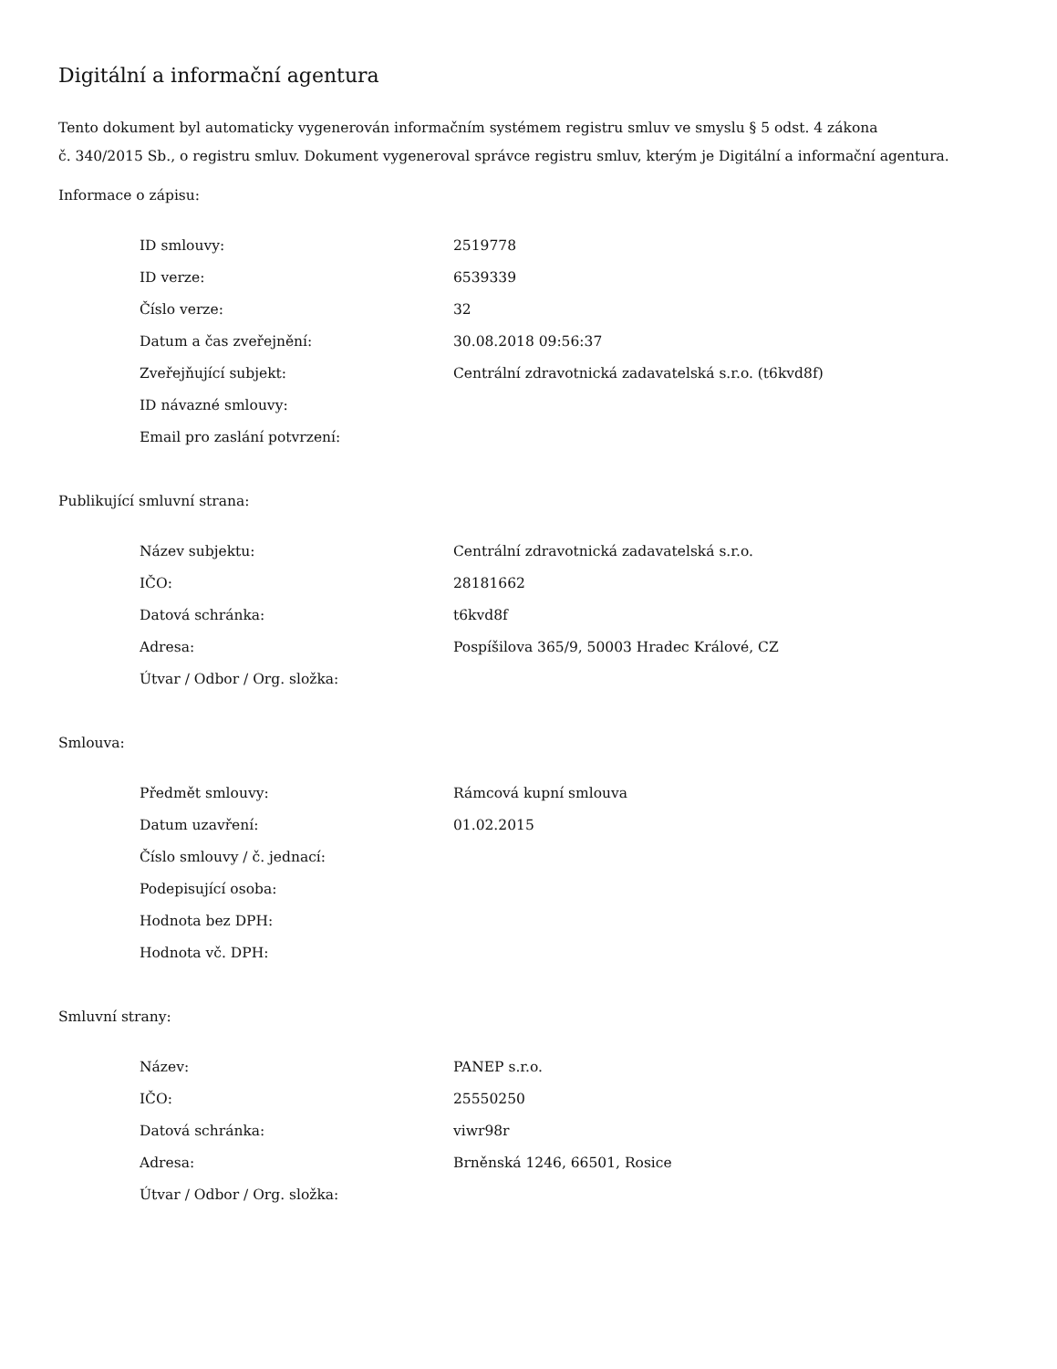Digitální a informační agentura
Tento dokument byl automaticky vygenerován informačním systémem registru smluv ve smyslu § 5 odst. 4 zákona
č. 340/2015 Sb., o registru smluv. Dokument vygeneroval správce registru smluv, kterým je Digitální a informační agentura.
Informace o zápisu:
| ID smlouvy: | 2519778 |
| ID verze: | 6539339 |
| Číslo verze: | 32 |
| Datum a čas zveřejnění: | 30.08.2018 09:56:37 |
| Zveřejňující subjekt: | Centrální zdravotnická zadavatelská s.r.o. (t6kvd8f) |
| ID návazné smlouvy: | |
| Email pro zaslání potvrzení: | |
Publikující smluvní strana:
| Název subjektu: | Centrální zdravotnická zadavatelská s.r.o. |
| IČO: | 28181662 |
| Datová schránka: | t6kvd8f |
| Adresa: | Pospíšilova 365/9, 50003 Hradec Králové, CZ |
| Útvar / Odbor / Org. složka: | |
Smlouva:
| Předmět smlouvy: | Rámcová kupní smlouva |
| Datum uzavření: | 01.02.2015 |
| Číslo smlouvy / č. jednací: | |
| Podepisující osoba: | |
| Hodnota bez DPH: | |
| Hodnota vč. DPH: | |
Smluvní strany:
| Název: | PANEP s.r.o. |
| IČO: | 25550250 |
| Datová schránka: | viwr98r |
| Adresa: | Brněnská 1246, 66501, Rosice |
| Útvar / Odbor / Org. složka: | |